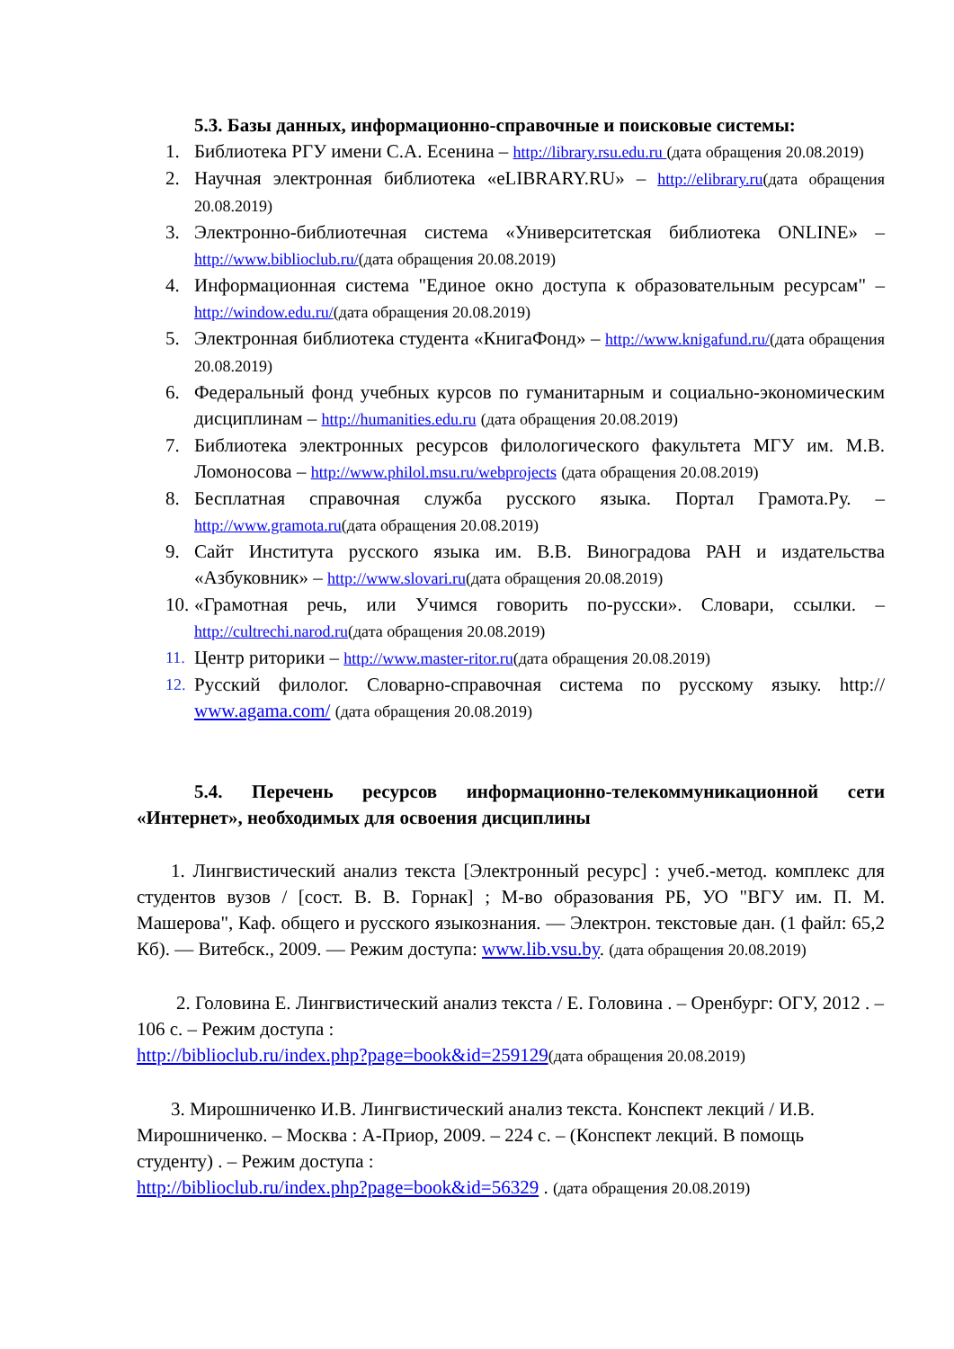5.3. Базы данных, информационно-справочные и поисковые системы:
1. Библиотека РГУ имени С.А. Есенина – http://library.rsu.edu.ru (дата обращения 20.08.2019)
2. Научная электронная библиотека «eLIBRARY.RU» – http://elibrary.ru(дата обращения 20.08.2019)
3. Электронно-библиотечная система «Университетская библиотека ONLINE» – http://www.biblioclub.ru/(дата обращения 20.08.2019)
4. Информационная система "Единое окно доступа к образовательным ресурсам" – http://window.edu.ru/(дата обращения 20.08.2019)
5. Электронная библиотека студента «КнигаФонд» – http://www.knigafund.ru/(дата обращения 20.08.2019)
6. Федеральный фонд учебных курсов по гуманитарным и социально-экономическим дисциплинам – http://humanities.edu.ru (дата обращения 20.08.2019)
7. Библиотека электронных ресурсов филологического факультета МГУ им. М.В. Ломоносова – http://www.philol.msu.ru/webprojects (дата обращения 20.08.2019)
8. Бесплатная справочная служба русского языка. Портал Грамота.Ру. – http://www.gramota.ru(дата обращения 20.08.2019)
9. Сайт Института русского языка им. В.В. Виноградова РАН и издательства «Азбуковник» – http://www.slovari.ru(дата обращения 20.08.2019)
10. «Грамотная речь, или Учимся говорить по-русски». Словари, ссылки. – http://cultrechi.narod.ru(дата обращения 20.08.2019)
11. Центр риторики – http://www.master-ritor.ru(дата обращения 20.08.2019)
12. Русский филолог. Словарно-справочная система по русскому языку. http:// www.agama.com/ (дата обращения 20.08.2019)
5.4. Перечень ресурсов информационно-телекоммуникационной сети «Интернет», необходимых для освоения дисциплины
1. Лингвистический анализ текста [Электронный ресурс] : учеб.-метод. комплекс для студентов вузов / [сост. В. В. Горнак] ; М-во образования РБ, УО "ВГУ им. П. М. Машерова", Каф. общего и русского языкознания. — Электрон. текстовые дан. (1 файл: 65,2 Кб). — Витебск., 2009. — Режим доступа: www.lib.vsu.by. (дата обращения 20.08.2019)
2. Головина Е. Лингвистический анализ текста / Е. Головина . – Оренбург: ОГУ, 2012 . – 106 с. – Режим доступа :
http://biblioclub.ru/index.php?page=book&id=259129(дата обращения 20.08.2019)
3. Мирошниченко И.В. Лингвистический анализ текста. Конспект лекций / И.В. Мирошниченко. – Москва : А-Приор, 2009. – 224 с. – (Конспект лекций. В помощь студенту) . – Режим доступа :
http://biblioclub.ru/index.php?page=book&id=56329 . (дата обращения 20.08.2019)